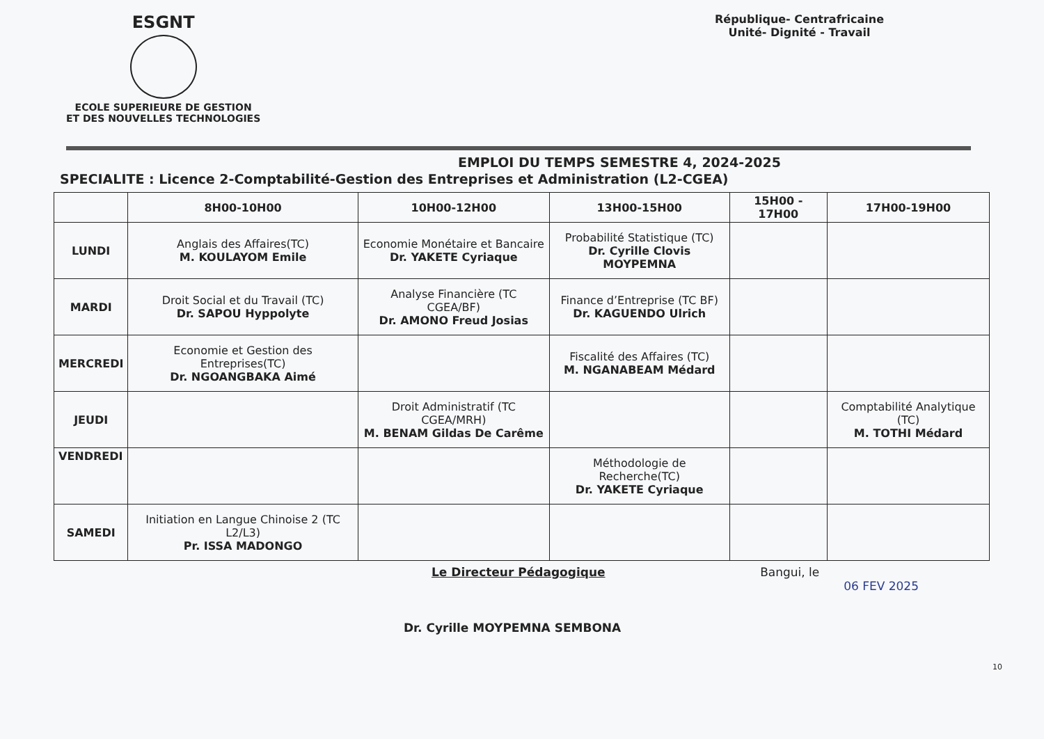ESGNT
ECOLE SUPERIEURE DE GESTION
ET DES NOUVELLES TECHNOLOGIES
République- Centrafricaine
Unité- Dignité - Travail
EMPLOI DU TEMPS SEMESTRE 4, 2024-2025
SPECIALITE : Licence 2-Comptabilité-Gestion des Entreprises et Administration (L2-CGEA)
| | 8H00-10H00 | 10H00-12H00 | 13H00-15H00 | 15H00 - 17H00 | 17H00-19H00 |
| --- | --- | --- | --- | --- | --- |
| LUNDI | Anglais des Affaires(TC) M. KOULAYOM Emile | Economie Monétaire et Bancaire Dr. YAKETE Cyriaque | Probabilité Statistique (TC) Dr. Cyrille Clovis MOYPEMNA | | |
| MARDI | Droit Social et du Travail (TC) Dr. SAPOU Hyppolyte | Analyse Financière (TC CGEA/BF) Dr. AMONO Freud Josias | Finance d’Entreprise (TC BF) Dr. KAGUENDO Ulrich | | |
| MERCREDI | Economie et Gestion des Entreprises(TC) Dr. NGOANGBAKA Aimé | | Fiscalité des Affaires (TC) M. NGANABEAM Médard | | |
| JEUDI | | Droit Administratif (TC CGEA/MRH) M. BENAM Gildas De Carême | | | Comptabilité Analytique (TC) M. TOTHI Médard |
| VENDREDI | | | Méthodologie de Recherche(TC) Dr. YAKETE Cyriaque | | |
| SAMEDI | Initiation en Langue Chinoise 2 (TC L2/L3) Pr. ISSA MADONGO | | | | |
Le Directeur Pédagogique
Dr. Cyrille MOYPEMNA SEMBONA
Bangui, le
06 FEV 2025
10